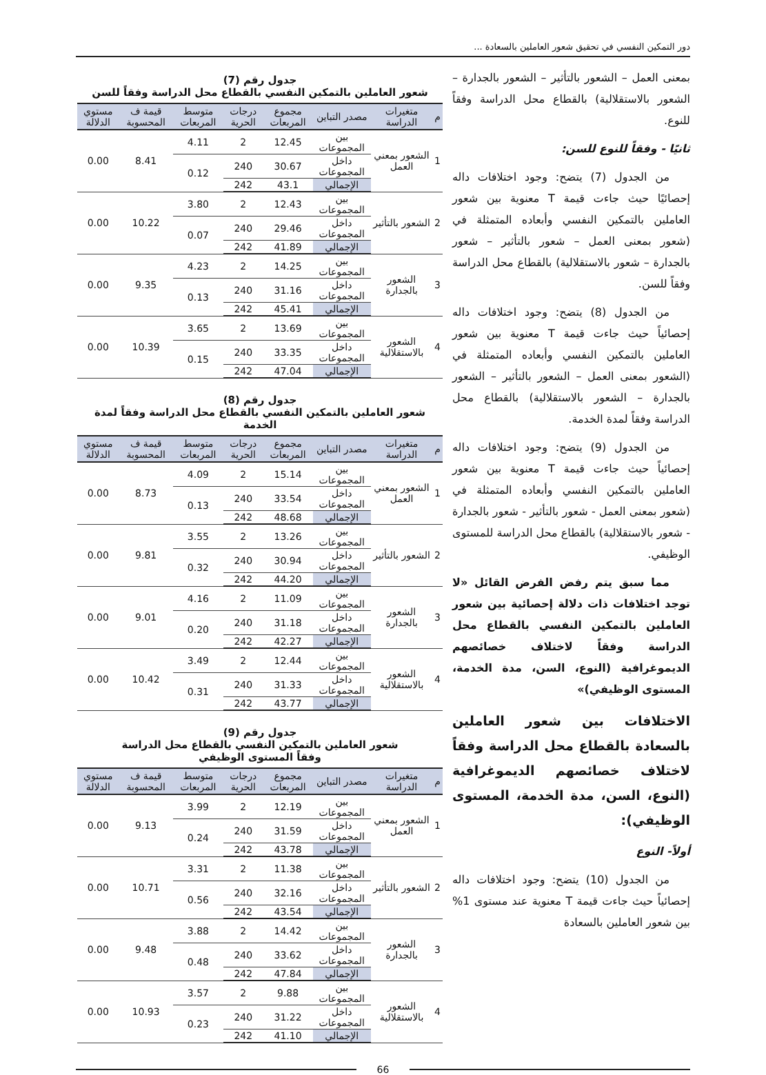دور التمكين النفسي في تحقيق شعور العاملين بالسعادة ...
بمعنى العمل – الشعور بالتأثير – الشعور بالجدارة – الشعور بالاستقلالية) بالقطاع محل الدراسة وفقاً للنوع.
ثانيًا - وفقاً للنوع للسن:
من الجدول (7) يتضح: وجود اختلافات داله إحصائيًا حيث جاءت قيمة T معنوية بين شعور العاملين بالتمكين النفسي وأبعاده المتمثلة في (شعور بمعنى العمل – شعور بالتأثير – شعور بالجدارة – شعور بالاستقلالية) بالقطاع محل الدراسة وفقاً للسن.
من الجدول (8) يتضح: وجود اختلافات داله إحصائياً حيث جاءت قيمة T معنوية بين شعور العاملين بالتمكين النفسي وأبعاده المتمثلة في (الشعور بمعنى العمل – الشعور بالتأثير – الشعور بالجدارة – الشعور بالاستقلالية) بالقطاع محل الدراسة وفقاً لمدة الخدمة.
من الجدول (9) يتضح: وجود اختلافات داله إحصائياً حيث جاءت قيمة T معنوية بين شعور العاملين بالتمكين النفسي وأبعاده المتمثلة في (شعور بمعنى العمل - شعور بالتأثير - شعور بالجدارة - شعور بالاستقلالية) بالقطاع محل الدراسة للمستوى الوظيفي.
مما سبق يتم رفض الفرض القائل «لا توجد اختلافات ذات دلالة إحصائية بين شعور العاملين بالتمكين النفسي بالقطاع محل الدراسة وفقاً لاختلاف خصائصهم الديموغرافية (النوع، السن، مدة الخدمة، المستوى الوظيفي)»
الاختلافات بين شعور العاملين بالسعادة بالقطاع محل الدراسة وفقاً لاختلاف خصائصهم الديموغرافية (النوع، السن، مدة الخدمة، المستوى الوظيفي):
أولاً- النوع
من الجدول (10) يتضح: وجود اختلافات داله إحصائياً حيث جاءت قيمة T معنوية عند مستوى 1% بين شعور العاملين بالسعادة
جدول رقم (7)
شعور العاملين بالتمكين النفسي بالقطاع محل الدراسة وفقاً للسن
| م | متغيرات الدراسة | مصدر التباين | مجموع المربعات | درجات الحرية | متوسط المربعات | قيمة ف المحسوبة | مستوي الدلالة |
| --- | --- | --- | --- | --- | --- | --- | --- |
| 1 | الشعور بمعني العمل | بين المجموعات | 12.45 | 2 | 4.11 | 8.41 | 0.00 |
| | | داخل المجموعات | 30.67 | 240 | 0.12 | | |
| | | الإجمالي | 43.1 | 242 | | | |
| 2 | الشعور بالتأثير | بين المجموعات | 12.43 | 2 | 3.80 | 10.22 | 0.00 |
| | | داخل المجموعات | 29.46 | 240 | 0.07 | | |
| | | الإجمالي | 41.89 | 242 | | | |
| 3 | الشعور بالجدارة | بين المجموعات | 14.25 | 2 | 4.23 | 9.35 | 0.00 |
| | | داخل المجموعات | 31.16 | 240 | 0.13 | | |
| | | الإجمالي | 45.41 | 242 | | | |
| 4 | الشعور بالاستقلالية | بين المجموعات | 13.69 | 2 | 3.65 | 10.39 | 0.00 |
| | | داخل المجموعات | 33.35 | 240 | 0.15 | | |
| | | الإجمالي | 47.04 | 242 | | | |
جدول رقم (8)
شعور العاملين بالتمكين النفسي بالقطاع محل الدراسة وفقاً لمدة الخدمة
| م | متغيرات الدراسة | مصدر التباين | مجموع المربعات | درجات الحرية | متوسط المربعات | قيمة ف المحسوبة | مستوي الدلالة |
| --- | --- | --- | --- | --- | --- | --- | --- |
| 1 | الشعور بمعني العمل | بين المجموعات | 15.14 | 2 | 4.09 | 8.73 | 0.00 |
| | | داخل المجموعات | 33.54 | 240 | 0.13 | | |
| | | الإجمالي | 48.68 | 242 | | | |
| 2 | الشعور بالتأثير | بين المجموعات | 13.26 | 2 | 3.55 | 9.81 | 0.00 |
| | | داخل المجموعات | 30.94 | 240 | 0.32 | | |
| | | الإجمالي | 44.20 | 242 | | | |
| 3 | الشعور بالجدارة | بين المجموعات | 11.09 | 2 | 4.16 | 9.01 | 0.00 |
| | | داخل المجموعات | 31.18 | 240 | 0.20 | | |
| | | الإجمالي | 42.27 | 242 | | | |
| 4 | الشعور بالاستقلالية | بين المجموعات | 12.44 | 2 | 3.49 | 10.42 | 0.00 |
| | | داخل المجموعات | 31.33 | 240 | 0.31 | | |
| | | الإجمالي | 43.77 | 242 | | | |
جدول رقم (9)
شعور العاملين بالتمكين النفسي بالقطاع محل الدراسة
وفقاً المستوى الوظيفي
| م | متغيرات الدراسة | مصدر التباين | مجموع المربعات | درجات الحرية | متوسط المربعات | قيمة ف المحسوبة | مستوي الدلالة |
| --- | --- | --- | --- | --- | --- | --- | --- |
| 1 | الشعور بمعني العمل | بين المجموعات | 12.19 | 2 | 3.99 | 9.13 | 0.00 |
| | | داخل المجموعات | 31.59 | 240 | 0.24 | | |
| | | الإجمالي | 43.78 | 242 | | | |
| 2 | الشعور بالتأثير | بين المجموعات | 11.38 | 2 | 3.31 | 10.71 | 0.00 |
| | | داخل المجموعات | 32.16 | 240 | 0.56 | | |
| | | الإجمالي | 43.54 | 242 | | | |
| 3 | الشعور بالجدارة | بين المجموعات | 14.42 | 2 | 3.88 | 9.48 | 0.00 |
| | | داخل المجموعات | 33.62 | 240 | 0.48 | | |
| | | الإجمالي | 47.84 | 242 | | | |
| 4 | الشعور بالاستقلالية | بين المجموعات | 9.88 | 2 | 3.57 | 10.93 | 0.00 |
| | | داخل المجموعات | 31.22 | 240 | 0.23 | | |
| | | الإجمالي | 41.10 | 242 | | | |
66